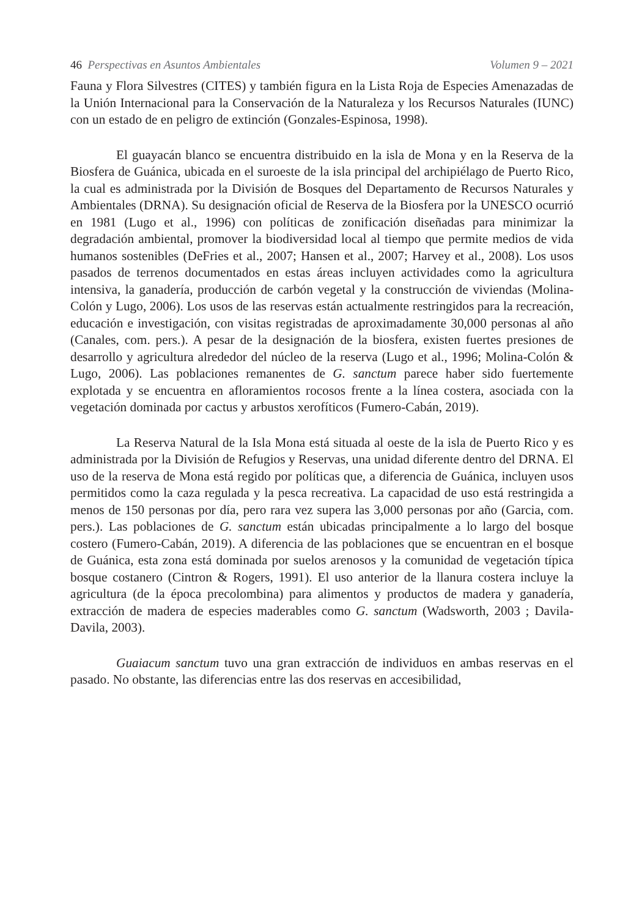46 Perspectivas en Asuntos Ambientales Volumen 9 – 2021
Fauna y Flora Silvestres (CITES) y también figura en la Lista Roja de Especies Amenazadas de la Unión Internacional para la Conservación de la Naturaleza y los Recursos Naturales (IUNC) con un estado de en peligro de extinción (Gonzales-Espinosa, 1998).
El guayacán blanco se encuentra distribuido en la isla de Mona y en la Reserva de la Biosfera de Guánica, ubicada en el suroeste de la isla principal del archipiélago de Puerto Rico, la cual es administrada por la División de Bosques del Departamento de Recursos Naturales y Ambientales (DRNA). Su designación oficial de Reserva de la Biosfera por la UNESCO ocurrió en 1981 (Lugo et al., 1996) con políticas de zonificación diseñadas para minimizar la degradación ambiental, promover la biodiversidad local al tiempo que permite medios de vida humanos sostenibles (DeFries et al., 2007; Hansen et al., 2007; Harvey et al., 2008). Los usos pasados de terrenos documentados en estas áreas incluyen actividades como la agricultura intensiva, la ganadería, producción de carbón vegetal y la construcción de viviendas (Molina-Colón y Lugo, 2006). Los usos de las reservas están actualmente restringidos para la recreación, educación e investigación, con visitas registradas de aproximadamente 30,000 personas al año (Canales, com. pers.). A pesar de la designación de la biosfera, existen fuertes presiones de desarrollo y agricultura alrededor del núcleo de la reserva (Lugo et al., 1996; Molina-Colón & Lugo, 2006). Las poblaciones remanentes de G. sanctum parece haber sido fuertemente explotada y se encuentra en afloramientos rocosos frente a la línea costera, asociada con la vegetación dominada por cactus y arbustos xerofíticos (Fumero-Cabán, 2019).
La Reserva Natural de la Isla Mona está situada al oeste de la isla de Puerto Rico y es administrada por la División de Refugios y Reservas, una unidad diferente dentro del DRNA. El uso de la reserva de Mona está regido por políticas que, a diferencia de Guánica, incluyen usos permitidos como la caza regulada y la pesca recreativa. La capacidad de uso está restringida a menos de 150 personas por día, pero rara vez supera las 3,000 personas por año (Garcia, com. pers.). Las poblaciones de G. sanctum están ubicadas principalmente a lo largo del bosque costero (Fumero-Cabán, 2019). A diferencia de las poblaciones que se encuentran en el bosque de Guánica, esta zona está dominada por suelos arenosos y la comunidad de vegetación típica bosque costanero (Cintron & Rogers, 1991). El uso anterior de la llanura costera incluye la agricultura (de la época precolombina) para alimentos y productos de madera y ganadería, extracción de madera de especies maderables como G. sanctum (Wadsworth, 2003 ; Davila-Davila, 2003).
Guaiacum sanctum tuvo una gran extracción de individuos en ambas reservas en el pasado. No obstante, las diferencias entre las dos reservas en accesibilidad,